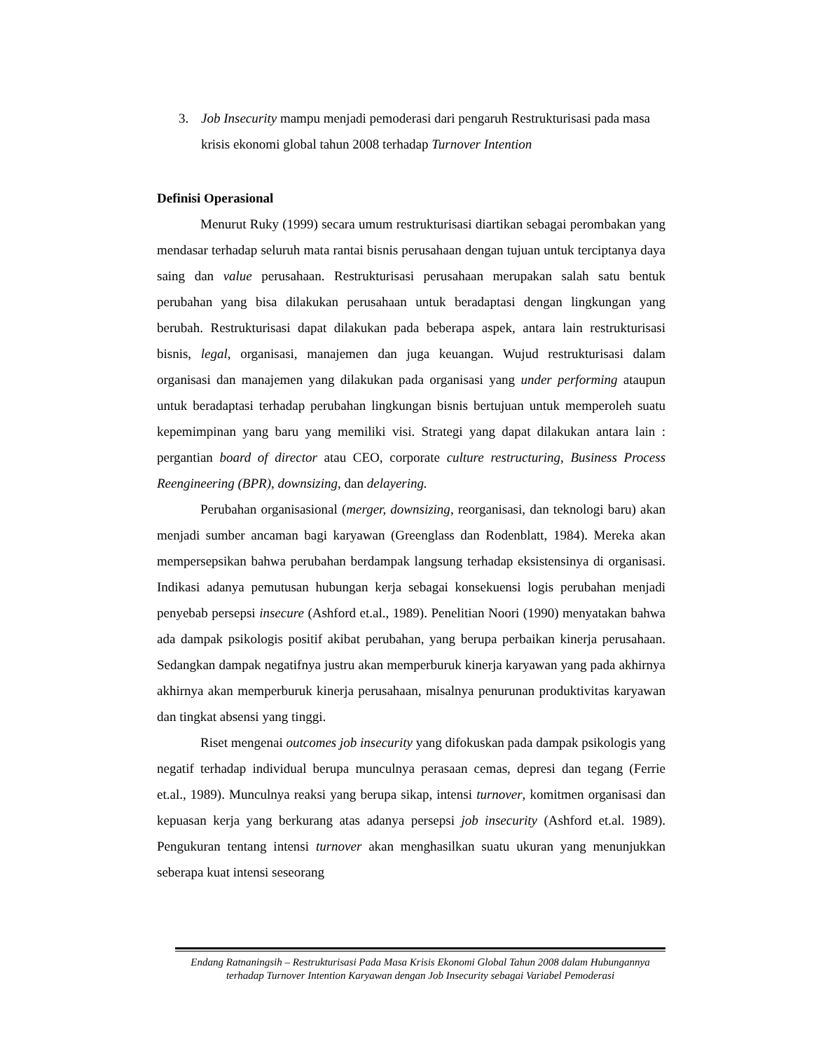3. Job Insecurity mampu menjadi pemoderasi dari pengaruh Restrukturisasi pada masa krisis ekonomi global tahun 2008 terhadap Turnover Intention
Definisi Operasional
Menurut Ruky (1999) secara umum restrukturisasi diartikan sebagai perombakan yang mendasar terhadap seluruh mata rantai bisnis perusahaan dengan tujuan untuk terciptanya daya saing dan value perusahaan. Restrukturisasi perusahaan merupakan salah satu bentuk perubahan yang bisa dilakukan perusahaan untuk beradaptasi dengan lingkungan yang berubah. Restrukturisasi dapat dilakukan pada beberapa aspek, antara lain restrukturisasi bisnis, legal, organisasi, manajemen dan juga keuangan. Wujud restrukturisasi dalam organisasi dan manajemen yang dilakukan pada organisasi yang under performing ataupun untuk beradaptasi terhadap perubahan lingkungan bisnis bertujuan untuk memperoleh suatu kepemimpinan yang baru yang memiliki visi. Strategi yang dapat dilakukan antara lain : pergantian board of director atau CEO, corporate culture restructuring, Business Process Reengineering (BPR), downsizing, dan delayering.
Perubahan organisasional (merger, downsizing, reorganisasi, dan teknologi baru) akan menjadi sumber ancaman bagi karyawan (Greenglass dan Rodenblatt, 1984). Mereka akan mempersepsikan bahwa perubahan berdampak langsung terhadap eksistensinya di organisasi. Indikasi adanya pemutusan hubungan kerja sebagai konsekuensi logis perubahan menjadi penyebab persepsi insecure (Ashford et.al., 1989). Penelitian Noori (1990) menyatakan bahwa ada dampak psikologis positif akibat perubahan, yang berupa perbaikan kinerja perusahaan. Sedangkan dampak negatifnya justru akan memperburuk kinerja karyawan yang pada akhirnya akhirnya akan memperburuk kinerja perusahaan, misalnya penurunan produktivitas karyawan dan tingkat absensi yang tinggi.
Riset mengenai outcomes job insecurity yang difokuskan pada dampak psikologis yang negatif terhadap individual berupa munculnya perasaan cemas, depresi dan tegang (Ferrie et.al., 1989). Munculnya reaksi yang berupa sikap, intensi turnover, komitmen organisasi dan kepuasan kerja yang berkurang atas adanya persepsi job insecurity (Ashford et.al. 1989). Pengukuran tentang intensi turnover akan menghasilkan suatu ukuran yang menunjukkan seberapa kuat intensi seseorang
Endang Ratnaningsih – Restrukturisasi Pada Masa Krisis Ekonomi Global Tahun 2008 dalam Hubungannya terhadap Turnover Intention Karyawan dengan Job Insecurity sebagai Variabel Pemoderasi